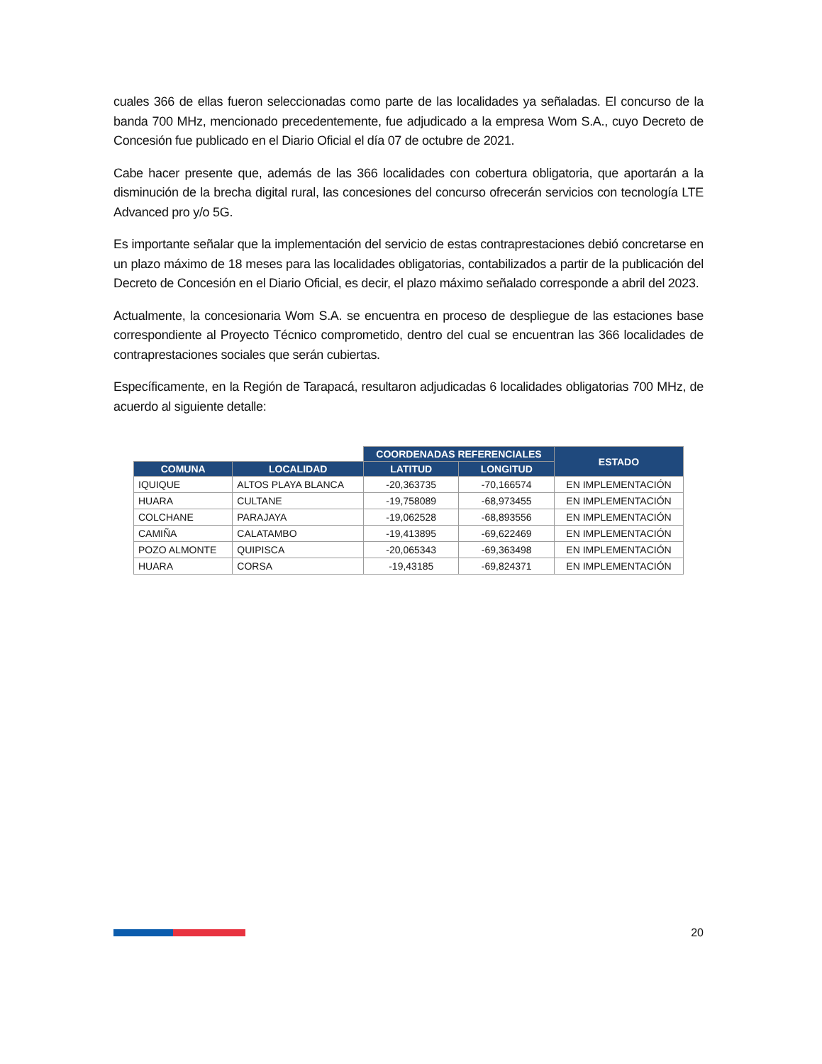cuales 366 de ellas fueron seleccionadas como parte de las localidades ya señaladas. El concurso de la banda 700 MHz, mencionado precedentemente, fue adjudicado a la empresa Wom S.A., cuyo Decreto de Concesión fue publicado en el Diario Oficial el día 07 de octubre de 2021.
Cabe hacer presente que, además de las 366 localidades con cobertura obligatoria, que aportarán a la disminución de la brecha digital rural, las concesiones del concurso ofrecerán servicios con tecnología LTE Advanced pro y/o 5G.
Es importante señalar que la implementación del servicio de estas contraprestaciones debió concretarse en un plazo máximo de 18 meses para las localidades obligatorias, contabilizados a partir de la publicación del Decreto de Concesión en el Diario Oficial, es decir, el plazo máximo señalado corresponde a abril del 2023.
Actualmente, la concesionaria Wom S.A. se encuentra en proceso de despliegue de las estaciones base correspondiente al Proyecto Técnico comprometido, dentro del cual se encuentran las 366 localidades de contraprestaciones sociales que serán cubiertas.
Específicamente, en la Región de Tarapacá, resultaron adjudicadas 6 localidades obligatorias 700 MHz, de acuerdo al siguiente detalle:
| | | COORDENADAS REFERENCIALES | | ESTADO |
| --- | --- | --- | --- | --- |
| COMUNA | LOCALIDAD | LATITUD | LONGITUD | |
| IQUIQUE | ALTOS PLAYA BLANCA | -20,363735 | -70,166574 | EN IMPLEMENTACIÓN |
| HUARA | CULTANE | -19,758089 | -68,973455 | EN IMPLEMENTACIÓN |
| COLCHANE | PARAJAYA | -19,062528 | -68,893556 | EN IMPLEMENTACIÓN |
| CAMIÑA | CALATAMBO | -19,413895 | -69,622469 | EN IMPLEMENTACIÓN |
| POZO ALMONTE | QUIPISCA | -20,065343 | -69,363498 | EN IMPLEMENTACIÓN |
| HUARA | CORSA | -19,43185 | -69,824371 | EN IMPLEMENTACIÓN |
20